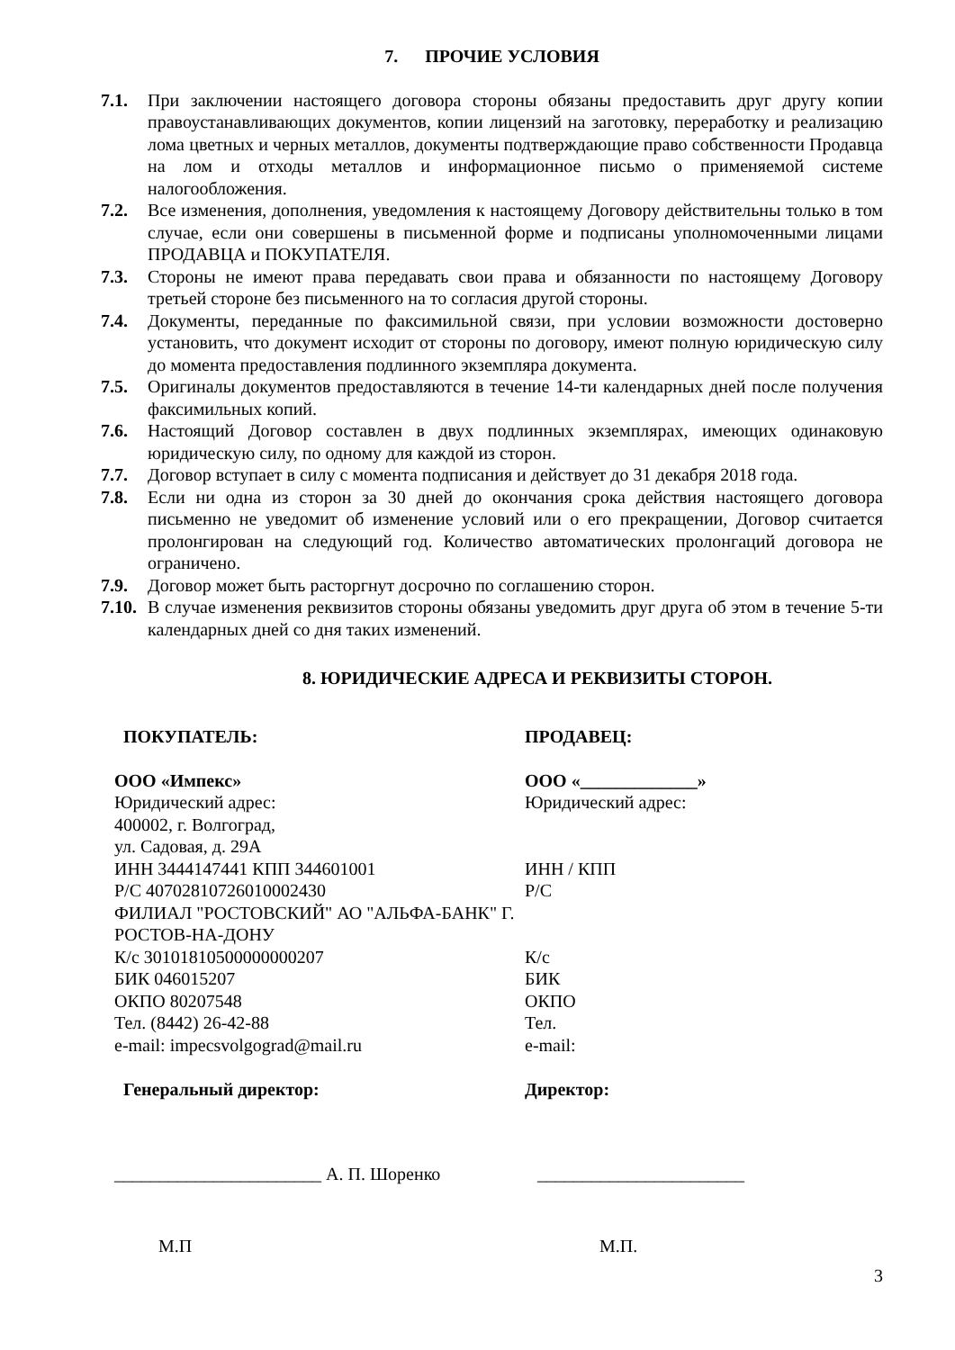7. ПРОЧИЕ УСЛОВИЯ
7.1. При заключении настоящего договора стороны обязаны предоставить друг другу копии правоустанавливающих документов, копии лицензий на заготовку, переработку и реализацию лома цветных и черных металлов, документы подтверждающие право собственности Продавца на лом и отходы металлов и информационное письмо о применяемой системе налогообложения.
7.2. Все изменения, дополнения, уведомления к настоящему Договору действительны только в том случае, если они совершены в письменной форме и подписаны уполномоченными лицами ПРОДАВЦА и ПОКУПАТЕЛЯ.
7.3. Стороны не имеют права передавать свои права и обязанности по настоящему Договору третьей стороне без письменного на то согласия другой стороны.
7.4. Документы, переданные по факсимильной связи, при условии возможности достоверно установить, что документ исходит от стороны по договору, имеют полную юридическую силу до момента предоставления подлинного экземпляра документа.
7.5. Оригиналы документов предоставляются в течение 14-ти календарных дней после получения факсимильных копий.
7.6. Настоящий Договор составлен в двух подлинных экземплярах, имеющих одинаковую юридическую силу, по одному для каждой из сторон.
7.7. Договор вступает в силу с момента подписания и действует до 31 декабря 2018 года.
7.8. Если ни одна из сторон за 30 дней до окончания срока действия настоящего договора письменно не уведомит об изменение условий или о его прекращении, Договор считается пролонгирован на следующий год. Количество автоматических пролонгаций договора не ограничено.
7.9. Договор может быть расторгнут досрочно по соглашению сторон.
7.10. В случае изменения реквизитов стороны обязаны уведомить друг друга об этом в течение 5-ти календарных дней со дня таких изменений.
8. ЮРИДИЧЕСКИЕ АДРЕСА И РЕКВИЗИТЫ СТОРОН.
ПОКУПАТЕЛЬ:
ООО «Импекс»
Юридический адрес:
400002, г. Волгоград,
ул. Садовая, д. 29А
ИНН 3444147441 КПП 344601001
Р/С 40702810726010002430
ФИЛИАЛ "РОСТОВСКИЙ" АО "АЛЬФА-БАНК" Г. РОСТОВ-НА-ДОНУ
К/с 30101810500000000207
БИК 046015207
ОКПО 80207548
Тел. (8442) 26-42-88
e-mail: impecsvolgograd@mail.ru
Генеральный директор:
ПРОДАВЕЦ:
ООО «_____________»
Юридический адрес:
ИНН / КПП
Р/С
К/с
БИК
ОКПО
Тел.
e-mail:
Директор:
_______________________ А. П. Шоренко _______________________
М.П М.П.
3